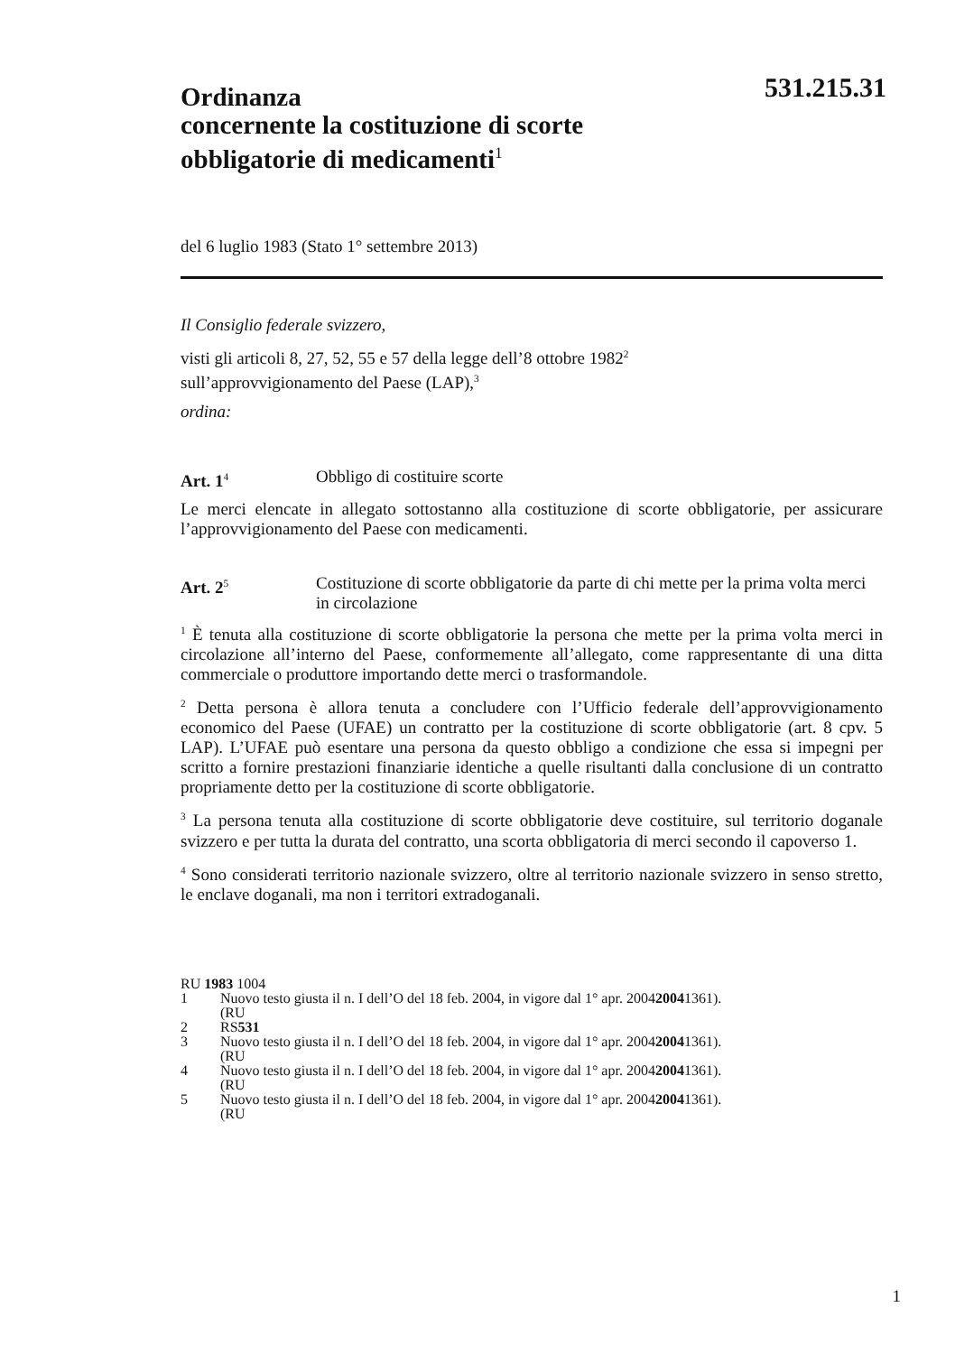531.215.31
Ordinanza
concernente la costituzione di scorte
obbligatorie di medicamenti<sup>1</sup>
del 6 luglio 1983 (Stato 1° settembre 2013)
Il Consiglio federale svizzero,
visti gli articoli 8, 27, 52, 55 e 57 della legge dell’8 ottobre 1982<sup>2</sup>
sull’approvvigionamento del Paese (LAP),<sup>3</sup>
ordina:
Art. 1<sup>4</sup>
Obbligo di costituire scorte
Le merci elencate in allegato sottostanno alla costituzione di scorte obbligatorie, per assicurare l’approvvigionamento del Paese con medicamenti.
Art. 2<sup>5</sup>
Costituzione di scorte obbligatorie da parte di chi mette per la prima volta merci in circolazione
<sup>1</sup> È tenuta alla costituzione di scorte obbligatorie la persona che mette per la prima volta merci in circolazione all’interno del Paese, conformemente all’allegato, come rappresentante di una ditta commerciale o produttore importando dette merci o trasformandole.
<sup>2</sup> Detta persona è allora tenuta a concludere con l’Ufficio federale dell’approvvigionamento economico del Paese (UFAE) un contratto per la costituzione di scorte obbligatorie (art. 8 cpv. 5 LAP). L’UFAE può esentare una persona da questo obbligo a condizione che essa si impegni per scritto a fornire prestazioni finanziarie identiche a quelle risultanti dalla conclusione di un contratto propriamente detto per la costituzione di scorte obbligatorie.
<sup>3</sup> La persona tenuta alla costituzione di scorte obbligatorie deve costituire, sul territorio doganale svizzero e per tutta la durata del contratto, una scorta obbligatoria di merci secondo il capoverso 1.
<sup>4</sup> Sono considerati territorio nazionale svizzero, oltre al territorio nazionale svizzero in senso stretto, le enclave doganali, ma non i territori extradoganali.
RU 1983 1004
1 Nuovo testo giusta il n. I dell’O del 18 feb. 2004, in vigore dal 1° apr. 2004
(RU 2004 1361).
2 RS 531
3 Nuovo testo giusta il n. I dell’O del 18 feb. 2004, in vigore dal 1° apr. 2004
(RU 2004 1361).
4 Nuovo testo giusta il n. I dell’O del 18 feb. 2004, in vigore dal 1° apr. 2004
(RU 2004 1361).
5 Nuovo testo giusta il n. I dell’O del 18 feb. 2004, in vigore dal 1° apr. 2004
(RU 2004 1361).
1